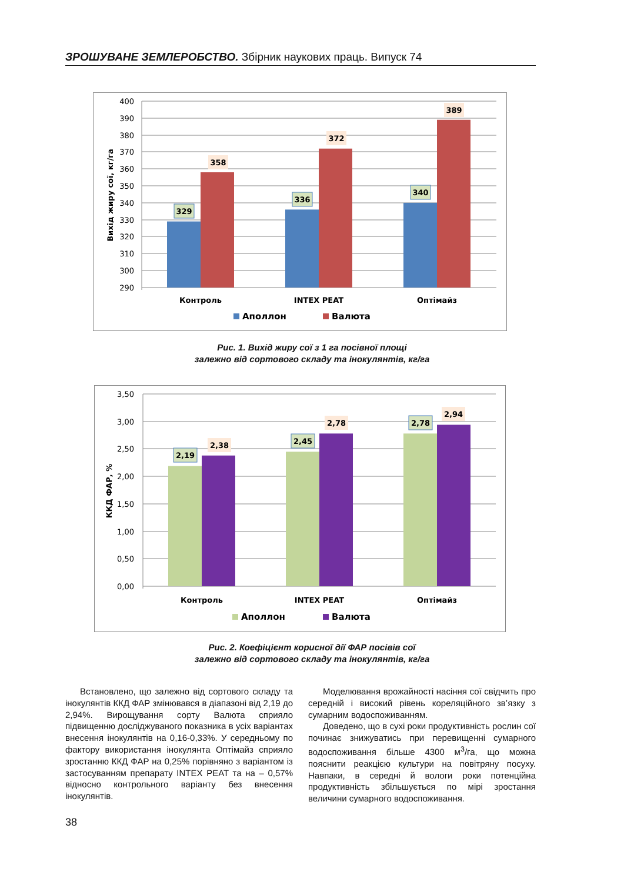ЗРОШУВАНЕ ЗЕМЛЕРОБСТВО. Збірник наукових праць. Випуск 74
400
390
380
370
360
350
340
330
320
310
300
290
Вихід жиру сої, кг/га
329
358
336
372
340
389
Контроль
INTEX PEAT
Оптімайз
Аполлон
Валюта
Рис. 1. Вихід жиру сої з 1 га посівної площі
залежно від сортового складу та інокулянтів, кг/га
3,50
3,00
2,50
2,00
1,50
1,00
0,50
0,00
ККД ФАР, %
2,19
2,38
2,45
2,78
2,78
2,94
Контроль
INTEX PEAT
Оптімайз
Аполлон
Валюта
Рис. 2. Коефіцієнт корисної дії ФАР посівів сої
залежно від сортового складу та інокулянтів, кг/га
Встановлено, що залежно від сортового складу та інокулянтів ККД ФАР змінювався в діапазоні від 2,19 до 2,94%. Вирощування сорту Валюта сприяло підвищенню досліджуваного показника в усіх варіантах внесення інокулянтів на 0,16-0,33%. У середньому по фактору використання інокулянта Оптімайз сприяло зростанню ККД ФАР на 0,25% порівняно з варіантом із застосуванням препарату INTEX PEAT та на – 0,57% відносно контрольного варіанту без внесення інокулянтів.
Моделювання врожайності насіння сої свідчить про середній і високий рівень кореляційного зв’язку з сумарним водоспоживанням.
Доведено, що в сухі роки продуктивність рослин сої починає знижуватись при перевищенні сумарного водоспоживання більше 4300 м<sup>3</sup>/га, що можна пояснити реакцією культури на повітряну посуху. Навпаки, в середні й вологи роки потенційна продуктивність збільшується по мірі зростання величини сумарного водоспоживання.
38